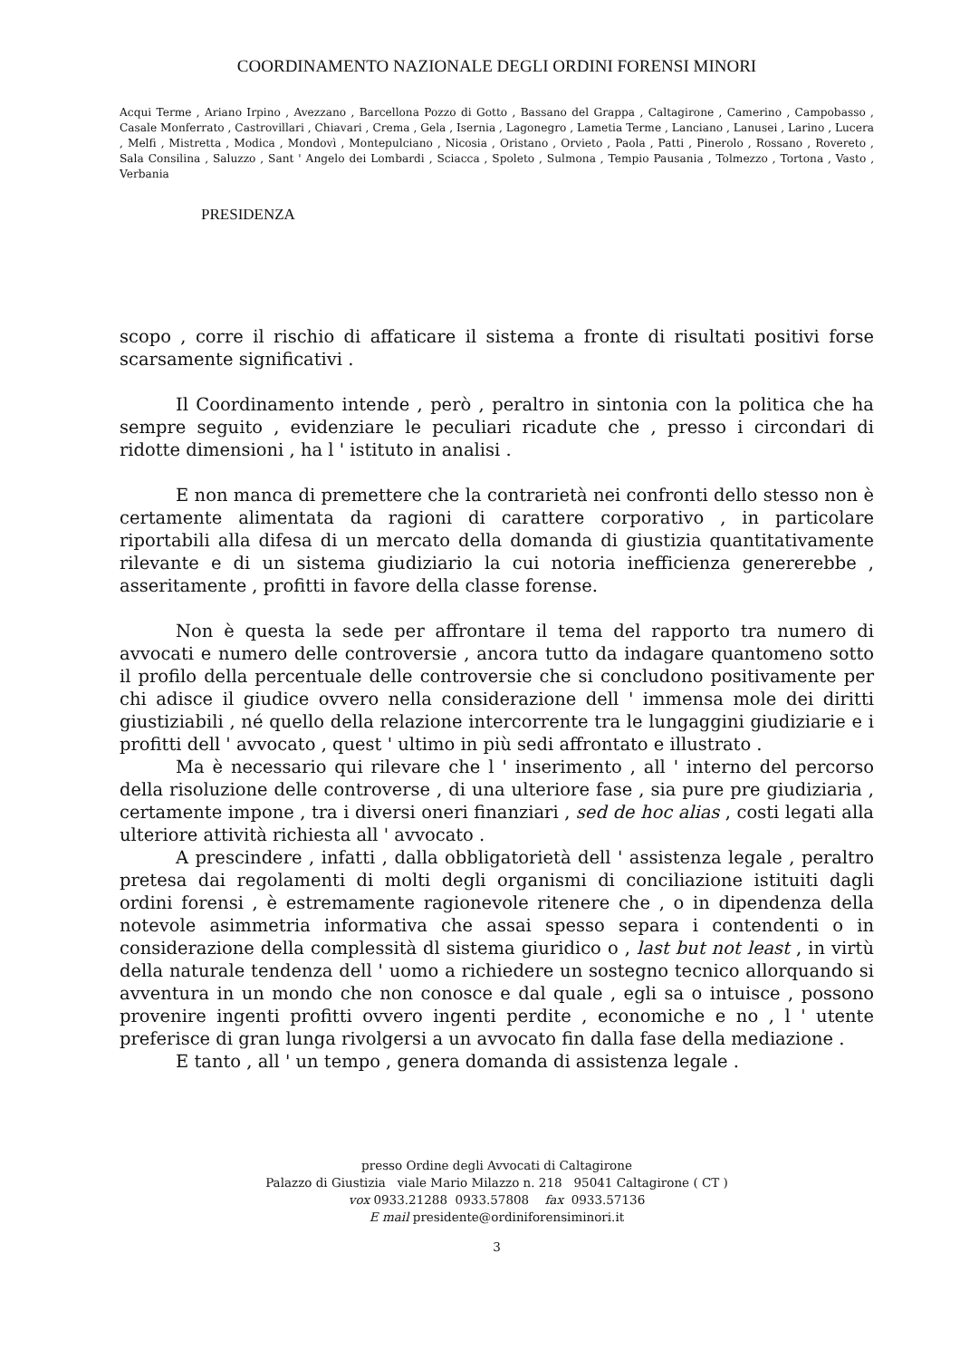COORDINAMENTO NAZIONALE DEGLI ORDINI FORENSI MINORI
Acqui Terme , Ariano Irpino , Avezzano , Barcellona Pozzo di Gotto , Bassano del Grappa , Caltagirone , Camerino , Campobasso , Casale Monferrato , Castrovillari , Chiavari , Crema , Gela , Isernia , Lagonegro , Lametia Terme , Lanciano , Lanusei , Larino , Lucera , Melfi , Mistretta , Modica , Mondovì , Montepulciano , Nicosia , Oristano , Orvieto , Paola , Patti , Pinerolo , Rossano , Rovereto , Sala Consilina , Saluzzo , Sant ' Angelo dei Lombardi , Sciacca , Spoleto , Sulmona , Tempio Pausania , Tolmezzo , Tortona , Vasto , Verbania
PRESIDENZA
scopo , corre il rischio di affaticare il sistema a fronte di risultati positivi forse scarsamente significativi .
Il Coordinamento intende , però , peraltro in sintonia con la politica che ha sempre seguito , evidenziare le peculiari ricadute che , presso i circondari di ridotte dimensioni , ha l ' istituto in analisi .
E non manca di premettere che la contrarietà nei confronti dello stesso non è certamente alimentata da ragioni di carattere corporativo , in particolare riportabili alla difesa di un mercato della domanda di giustizia quantitativamente rilevante e di un sistema giudiziario la cui notoria inefficienza genererebbe , asseritamente , profitti in favore della classe forense.
Non è questa la sede per affrontare il tema del rapporto tra numero di avvocati e numero delle controversie , ancora tutto da indagare quantomeno sotto il profilo della percentuale delle controversie che si concludono positivamente per chi adisce il giudice ovvero nella considerazione dell ' immensa mole dei diritti giustiziabili , né quello della relazione intercorrente tra le lungaggini giudiziarie e i profitti dell ' avvocato , quest ' ultimo in più sedi affrontato e illustrato .
Ma è necessario qui rilevare che l ' inserimento , all ' interno del percorso della risoluzione delle controverse , di una ulteriore fase , sia pure pre giudiziaria , certamente impone , tra i diversi oneri finanziari , sed de hoc alias , costi legati alla ulteriore attività richiesta all ' avvocato .
A prescindere , infatti , dalla obbligatorietà dell ' assistenza legale , peraltro pretesa dai regolamenti di molti degli organismi di conciliazione istituiti dagli ordini forensi , è estremamente ragionevole ritenere che , o in dipendenza della notevole asimmetria informativa che assai spesso separa i contendenti o in considerazione della complessità dl sistema giuridico o , last but not least , in virtù della naturale tendenza dell ' uomo a richiedere un sostegno tecnico allorquando si avventura in un mondo che non conosce e dal quale , egli sa o intuisce , possono provenire ingenti profitti ovvero ingenti perdite , economiche e no , l ' utente preferisce di gran lunga rivolgersi a un avvocato fin dalla fase della mediazione .
E tanto , all ' un tempo , genera domanda di assistenza legale .
presso Ordine degli Avvocati di Caltagirone
Palazzo di Giustizia viale Mario Milazzo n. 218 95041 Caltagirone ( CT )
vox 0933.21288 0933.57808 fax 0933.57136
E mail presidente@ordiniforensiminori.it
3